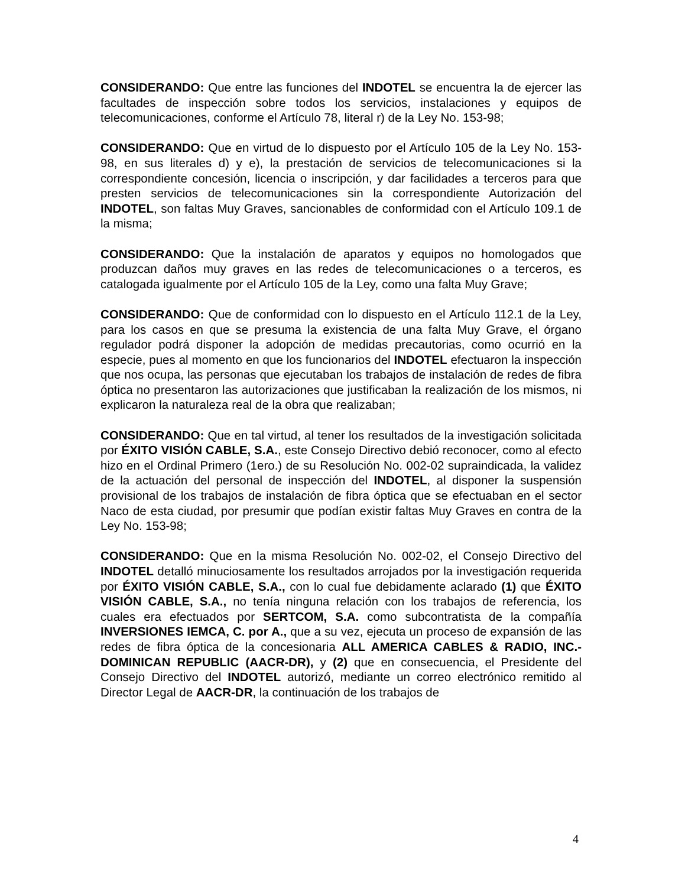CONSIDERANDO: Que entre las funciones del INDOTEL se encuentra la de ejercer las facultades de inspección sobre todos los servicios, instalaciones y equipos de telecomunicaciones, conforme el Artículo 78, literal r) de la Ley No. 153-98;
CONSIDERANDO: Que en virtud de lo dispuesto por el Artículo 105 de la Ley No. 153-98, en sus literales d) y e), la prestación de servicios de telecomunicaciones si la correspondiente concesión, licencia o inscripción, y dar facilidades a terceros para que presten servicios de telecomunicaciones sin la correspondiente Autorización del INDOTEL, son faltas Muy Graves, sancionables de conformidad con el Artículo 109.1 de la misma;
CONSIDERANDO: Que la instalación de aparatos y equipos no homologados que produzcan daños muy graves en las redes de telecomunicaciones o a terceros, es catalogada igualmente por el Artículo 105 de la Ley, como una falta Muy Grave;
CONSIDERANDO: Que de conformidad con lo dispuesto en el Artículo 112.1 de la Ley, para los casos en que se presuma la existencia de una falta Muy Grave, el órgano regulador podrá disponer la adopción de medidas precautorias, como ocurrió en la especie, pues al momento en que los funcionarios del INDOTEL efectuaron la inspección que nos ocupa, las personas que ejecutaban los trabajos de instalación de redes de fibra óptica no presentaron las autorizaciones que justificaban la realización de los mismos, ni explicaron la naturaleza real de la obra que realizaban;
CONSIDERANDO: Que en tal virtud, al tener los resultados de la investigación solicitada por ÉXITO VISIÓN CABLE, S.A., este Consejo Directivo debió reconocer, como al efecto hizo en el Ordinal Primero (1ero.) de su Resolución No. 002-02 supraindicada, la validez de la actuación del personal de inspección del INDOTEL, al disponer la suspensión provisional de los trabajos de instalación de fibra óptica que se efectuaban en el sector Naco de esta ciudad, por presumir que podían existir faltas Muy Graves en contra de la Ley No. 153-98;
CONSIDERANDO: Que en la misma Resolución No. 002-02, el Consejo Directivo del INDOTEL detalló minuciosamente los resultados arrojados por la investigación requerida por ÉXITO VISIÓN CABLE, S.A., con lo cual fue debidamente aclarado (1) que ÉXITO VISIÓN CABLE, S.A., no tenía ninguna relación con los trabajos de referencia, los cuales era efectuados por SERTCOM, S.A. como subcontratista de la compañía INVERSIONES IEMCA, C. por A., que a su vez, ejecuta un proceso de expansión de las redes de fibra óptica de la concesionaria ALL AMERICA CABLES & RADIO, INC.-DOMINICAN REPUBLIC (AACR-DR), y (2) que en consecuencia, el Presidente del Consejo Directivo del INDOTEL autorizó, mediante un correo electrónico remitido al Director Legal de AACR-DR, la continuación de los trabajos de
4